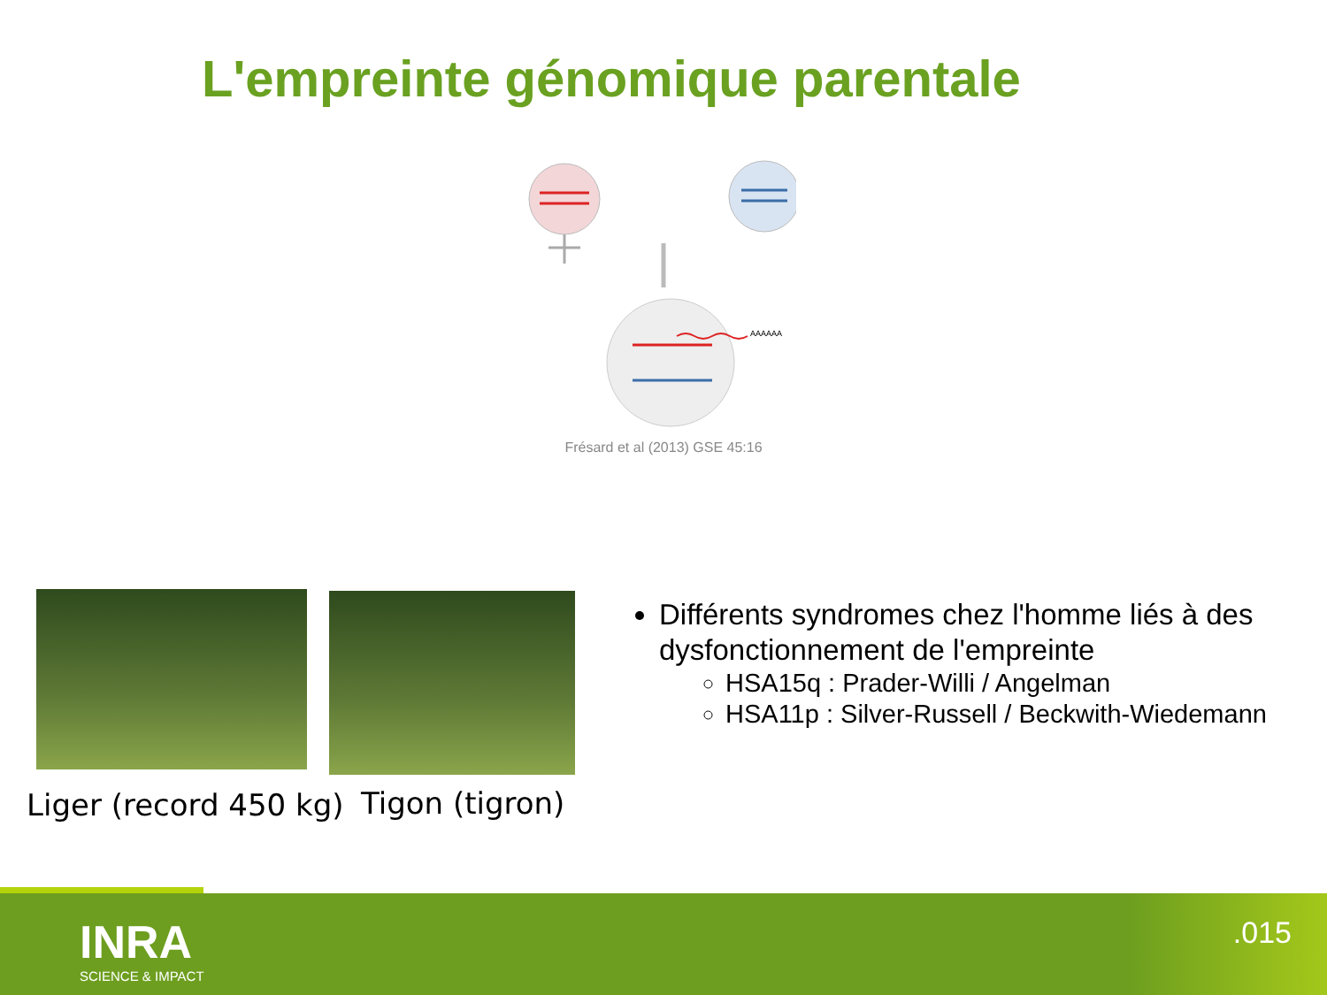L'empreinte génomique parentale
AAAAAA
Frésard et al (2013) GSE 45:16
Liger (record 450 kg) Tigon (tigron)
Différents syndromes chez l'homme liés à des dysfonctionnement de l'empreinte
HSA15q : Prader-Willi / Angelman
HSA11p : Silver-Russell / Beckwith-Wiedemann
INRA
SCIENCE & IMPACT
.015